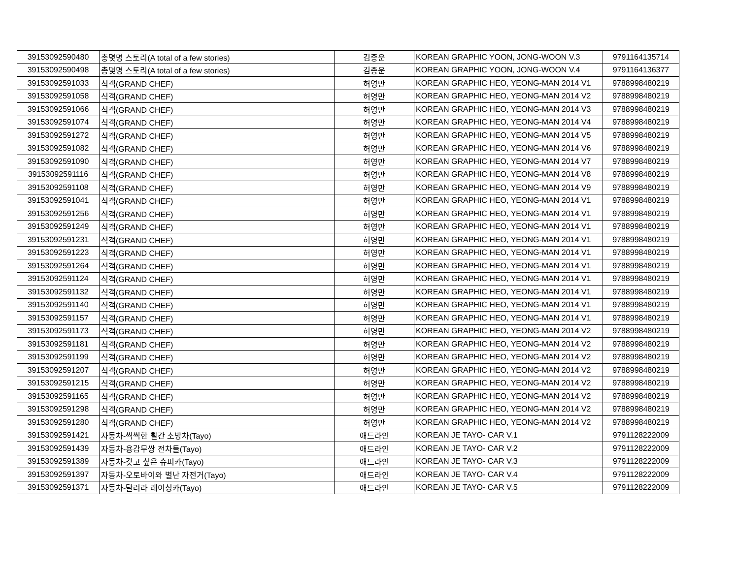| 39153092590480 | 총몇명 스토리(A total of a few stories) | 김종운 | KOREAN GRAPHIC YOON, JONG-WOON V.3 | 9791164135714 |
| 39153092590498 | 총몇명 스토리(A total of a few stories) | 김종운 | KOREAN GRAPHIC YOON, JONG-WOON V.4 | 9791164136377 |
| 39153092591033 | 식객(GRAND CHEF) | 허영만 | KOREAN GRAPHIC HEO, YEONG-MAN 2014 V1 | 9788998480219 |
| 39153092591058 | 식객(GRAND CHEF) | 허영만 | KOREAN GRAPHIC HEO, YEONG-MAN 2014 V2 | 9788998480219 |
| 39153092591066 | 식객(GRAND CHEF) | 허영만 | KOREAN GRAPHIC HEO, YEONG-MAN 2014 V3 | 9788998480219 |
| 39153092591074 | 식객(GRAND CHEF) | 허영만 | KOREAN GRAPHIC HEO, YEONG-MAN 2014 V4 | 9788998480219 |
| 39153092591272 | 식객(GRAND CHEF) | 허영만 | KOREAN GRAPHIC HEO, YEONG-MAN 2014 V5 | 9788998480219 |
| 39153092591082 | 식객(GRAND CHEF) | 허영만 | KOREAN GRAPHIC HEO, YEONG-MAN 2014 V6 | 9788998480219 |
| 39153092591090 | 식객(GRAND CHEF) | 허영만 | KOREAN GRAPHIC HEO, YEONG-MAN 2014 V7 | 9788998480219 |
| 39153092591116 | 식객(GRAND CHEF) | 허영만 | KOREAN GRAPHIC HEO, YEONG-MAN 2014 V8 | 9788998480219 |
| 39153092591108 | 식객(GRAND CHEF) | 허영만 | KOREAN GRAPHIC HEO, YEONG-MAN 2014 V9 | 9788998480219 |
| 39153092591041 | 식객(GRAND CHEF) | 허영만 | KOREAN GRAPHIC HEO, YEONG-MAN 2014 V1 | 9788998480219 |
| 39153092591256 | 식객(GRAND CHEF) | 허영만 | KOREAN GRAPHIC HEO, YEONG-MAN 2014 V1 | 9788998480219 |
| 39153092591249 | 식객(GRAND CHEF) | 허영만 | KOREAN GRAPHIC HEO, YEONG-MAN 2014 V1 | 9788998480219 |
| 39153092591231 | 식객(GRAND CHEF) | 허영만 | KOREAN GRAPHIC HEO, YEONG-MAN 2014 V1 | 9788998480219 |
| 39153092591223 | 식객(GRAND CHEF) | 허영만 | KOREAN GRAPHIC HEO, YEONG-MAN 2014 V1 | 9788998480219 |
| 39153092591264 | 식객(GRAND CHEF) | 허영만 | KOREAN GRAPHIC HEO, YEONG-MAN 2014 V1 | 9788998480219 |
| 39153092591124 | 식객(GRAND CHEF) | 허영만 | KOREAN GRAPHIC HEO, YEONG-MAN 2014 V1 | 9788998480219 |
| 39153092591132 | 식객(GRAND CHEF) | 허영만 | KOREAN GRAPHIC HEO, YEONG-MAN 2014 V1 | 9788998480219 |
| 39153092591140 | 식객(GRAND CHEF) | 허영만 | KOREAN GRAPHIC HEO, YEONG-MAN 2014 V1 | 9788998480219 |
| 39153092591157 | 식객(GRAND CHEF) | 허영만 | KOREAN GRAPHIC HEO, YEONG-MAN 2014 V1 | 9788998480219 |
| 39153092591173 | 식객(GRAND CHEF) | 허영만 | KOREAN GRAPHIC HEO, YEONG-MAN 2014 V2 | 9788998480219 |
| 39153092591181 | 식객(GRAND CHEF) | 허영만 | KOREAN GRAPHIC HEO, YEONG-MAN 2014 V2 | 9788998480219 |
| 39153092591199 | 식객(GRAND CHEF) | 허영만 | KOREAN GRAPHIC HEO, YEONG-MAN 2014 V2 | 9788998480219 |
| 39153092591207 | 식객(GRAND CHEF) | 허영만 | KOREAN GRAPHIC HEO, YEONG-MAN 2014 V2 | 9788998480219 |
| 39153092591215 | 식객(GRAND CHEF) | 허영만 | KOREAN GRAPHIC HEO, YEONG-MAN 2014 V2 | 9788998480219 |
| 39153092591165 | 식객(GRAND CHEF) | 허영만 | KOREAN GRAPHIC HEO, YEONG-MAN 2014 V2 | 9788998480219 |
| 39153092591298 | 식객(GRAND CHEF) | 허영만 | KOREAN GRAPHIC HEO, YEONG-MAN 2014 V2 | 9788998480219 |
| 39153092591280 | 식객(GRAND CHEF) | 허영만 | KOREAN GRAPHIC HEO, YEONG-MAN 2014 V2 | 9788998480219 |
| 39153092591421 | 자동차-씩씩한 빨간 소방차(Tayo) | 애드라인 | KOREAN JE TAYO- CAR V.1 | 9791128222009 |
| 39153092591439 | 자동차-용감무쌍 전차들(Tayo) | 애드라인 | KOREAN JE TAYO- CAR V.2 | 9791128222009 |
| 39153092591389 | 자동차-갖고 싶은 슈퍼카(Tayo) | 애드라인 | KOREAN JE TAYO- CAR V.3 | 9791128222009 |
| 39153092591397 | 자동차-오토바이와 별난 자전거(Tayo) | 애드라인 | KOREAN JE TAYO- CAR V.4 | 9791128222009 |
| 39153092591371 | 자동차-달려라 레이싱카(Tayo) | 애드라인 | KOREAN JE TAYO- CAR V.5 | 9791128222009 |